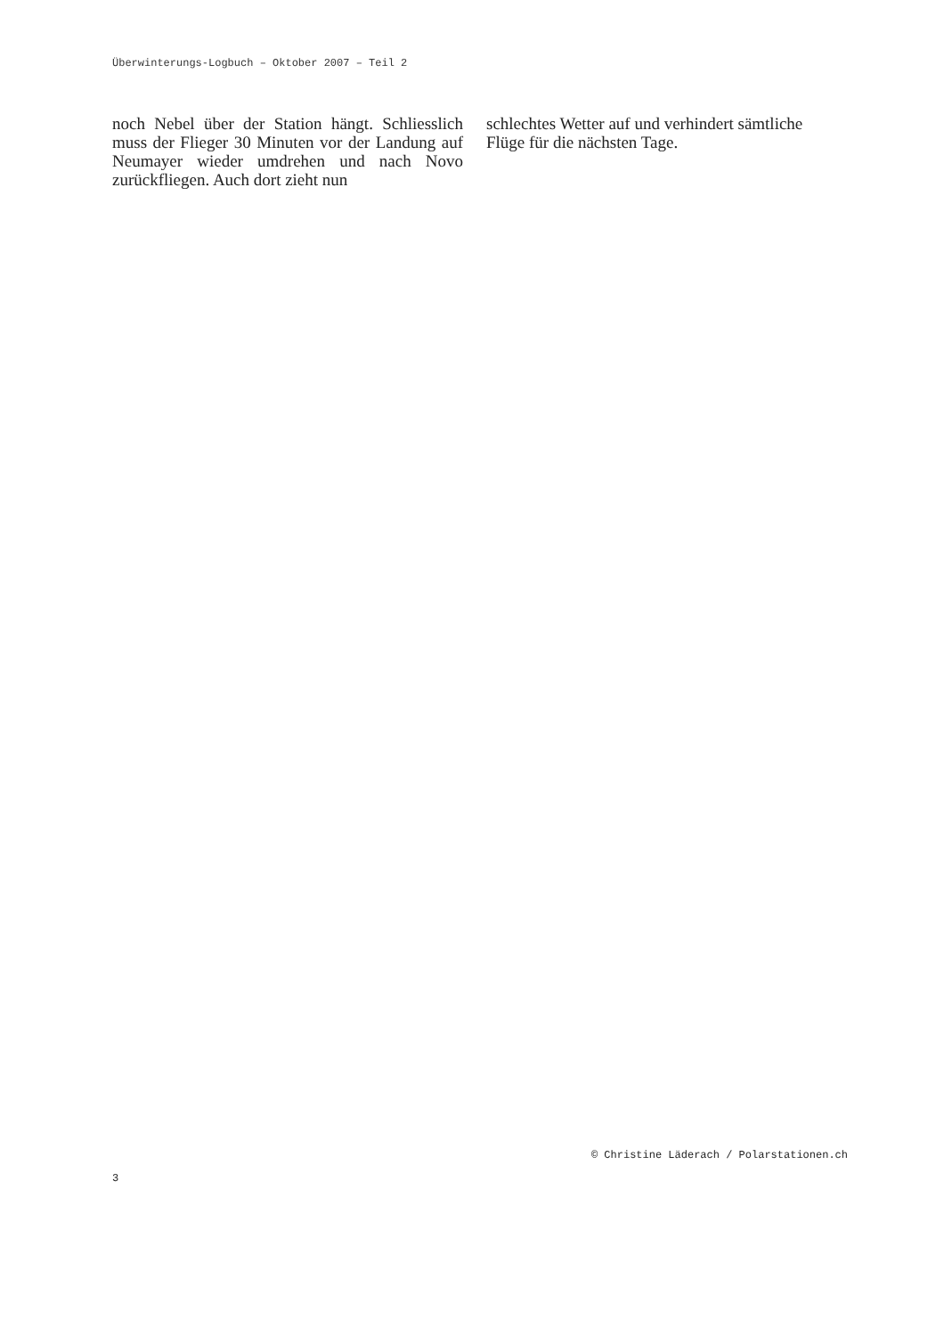Überwinterungs-Logbuch – Oktober 2007 – Teil 2
noch Nebel über der Station hängt. Schliess­lich muss der Flieger 30 Minuten vor der Lan­dung auf Neumayer wieder umdrehen und nach Novo zurückfliegen. Auch dort zieht nun
schlechtes Wetter auf und verhindert sämtliche Flüge für die nächsten Tage.
© Christine Läderach / Polarstationen.ch
3